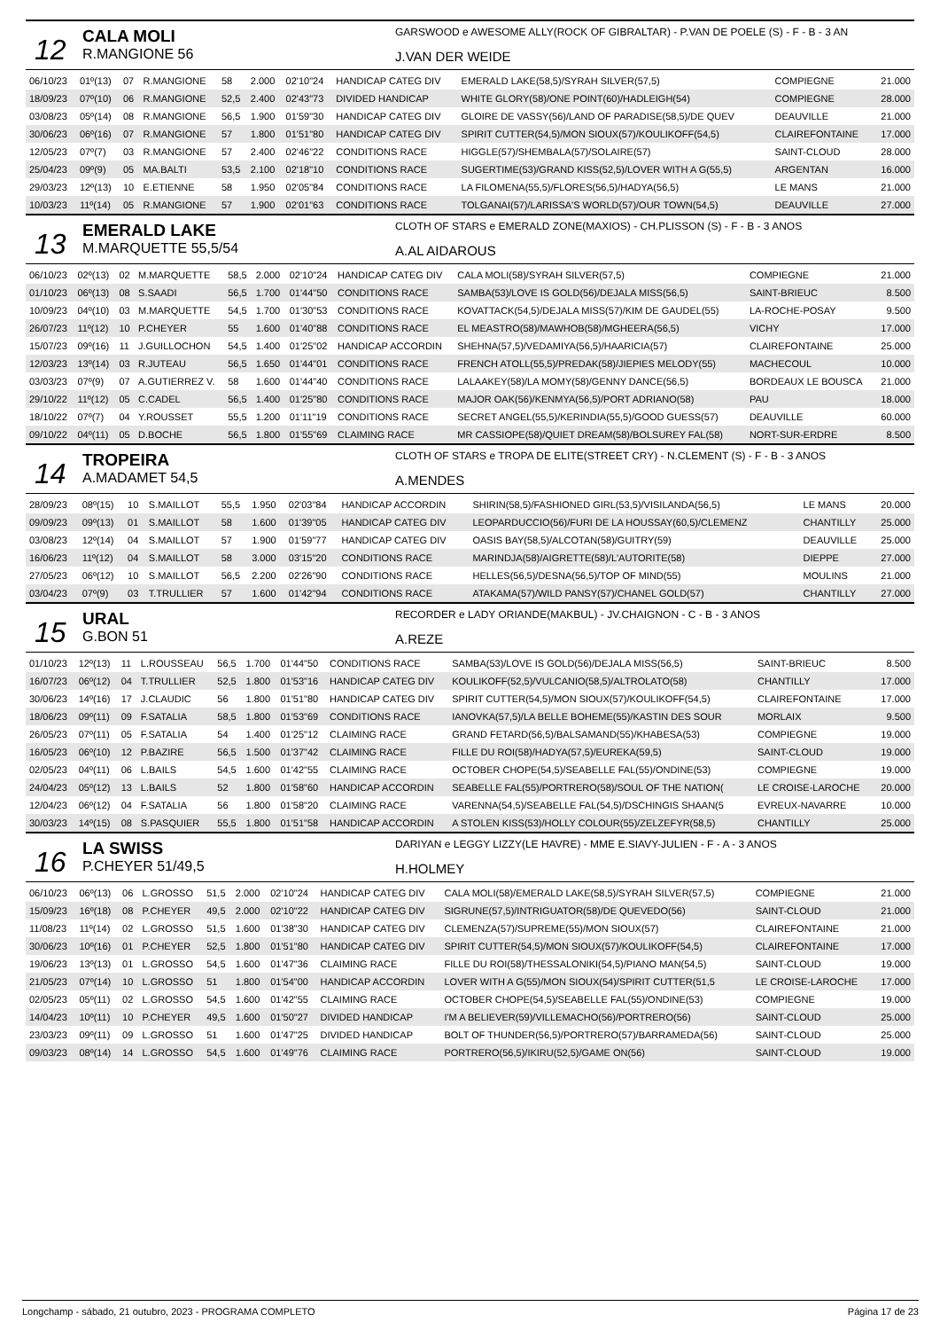12
CALA MOLI
R.MANGIONE 56
GARSWOOD e AWESOME ALLY(ROCK OF GIBRALTAR) - P.VAN DE POELE (S) - F - B - 3 AN
J.VAN DER WEIDE
| 06/10/23 | 01º(13) | 07 | R.MANGIONE | 58 | 2.000 | 02'10"24 | HANDICAP CATEG DIV | EMERALD LAKE(58,5)/SYRAH SILVER(57,5) | COMPIEGNE | 21.000 |
| 18/09/23 | 07º(10) | 06 | R.MANGIONE | 52,5 | 2.400 | 02'43"73 | DIVIDED HANDICAP | WHITE GLORY(58)/ONE POINT(60)/HADLEIGH(54) | COMPIEGNE | 28.000 |
| 03/08/23 | 05º(14) | 08 | R.MANGIONE | 56,5 | 1.900 | 01'59"30 | HANDICAP CATEG DIV | GLOIRE DE VASSY(56)/LAND OF PARADISE(58,5)/DE QUEV | DEAUVILLE | 21.000 |
| 30/06/23 | 06º(16) | 07 | R.MANGIONE | 57 | 1.800 | 01'51"80 | HANDICAP CATEG DIV | SPIRIT CUTTER(54,5)/MON SIOUX(57)/KOULIKOFF(54,5) | CLAIREFONTAINE | 17.000 |
| 12/05/23 | 07º(7) | 03 | R.MANGIONE | 57 | 2.400 | 02'46"22 | CONDITIONS RACE | HIGGLE(57)/SHEMBALA(57)/SOLAIRE(57) | SAINT-CLOUD | 28.000 |
| 25/04/23 | 09º(9) | 05 | MA.BALTI | 53,5 | 2.100 | 02'18"10 | CONDITIONS RACE | SUGERTIME(53)/GRAND KISS(52,5)/LOVER WITH A G(55,5) | ARGENTAN | 16.000 |
| 29/03/23 | 12º(13) | 10 | E.ETIENNE | 58 | 1.950 | 02'05"84 | CONDITIONS RACE | LA FILOMENA(55,5)/FLORES(56,5)/HADYA(56,5) | LE MANS | 21.000 |
| 10/03/23 | 11º(14) | 05 | R.MANGIONE | 57 | 1.900 | 02'01"63 | CONDITIONS RACE | TOLGANAI(57)/LARISSA'S WORLD(57)/OUR TOWN(54,5) | DEAUVILLE | 27.000 |
13
EMERALD LAKE
M.MARQUETTE 55,5/54
CLOTH OF STARS e EMERALD ZONE(MAXIOS) - CH.PLISSON (S) - F - B - 3 ANOS
A.AL AIDAROUS
| 06/10/23 | 02º(13) | 02 | M.MARQUETTE | 58,5 | 2.000 | 02'10"24 | HANDICAP CATEG DIV | CALA MOLI(58)/SYRAH SILVER(57,5) | COMPIEGNE | 21.000 |
| 01/10/23 | 06º(13) | 08 | S.SAADI | 56,5 | 1.700 | 01'44"50 | CONDITIONS RACE | SAMBA(53)/LOVE IS GOLD(56)/DEJALA MISS(56,5) | SAINT-BRIEUC | 8.500 |
| 10/09/23 | 04º(10) | 03 | M.MARQUETTE | 54,5 | 1.700 | 01'30"53 | CONDITIONS RACE | KOVATTACK(54,5)/DEJALA MISS(57)/KIM DE GAUDEL(55) | LA-ROCHE-POSAY | 9.500 |
| 26/07/23 | 11º(12) | 10 | P.CHEYER | 55 | 1.600 | 01'40"88 | CONDITIONS RACE | EL MEASTRO(58)/MAWHOB(58)/MGHEERA(56,5) | VICHY | 17.000 |
| 15/07/23 | 09º(16) | 11 | J.GUILLOCHON | 54,5 | 1.400 | 01'25"02 | HANDICAP ACCORDIN | SHEHNA(57,5)/VEDAMIYA(56,5)/HAARICIA(57) | CLAIREFONTAINE | 25.000 |
| 12/03/23 | 13º(14) | 03 | R.JUTEAU | 56,5 | 1.650 | 01'44"01 | CONDITIONS RACE | FRENCH ATOLL(55,5)/PREDAK(58)/JIEPIES MELODY(55) | MACHECOUL | 10.000 |
| 03/03/23 | 07º(9) | 07 | A.GUTIERREZ V. | 58 | 1.600 | 01'44"40 | CONDITIONS RACE | LALAAKEY(58)/LA MOMY(58)/GENNY DANCE(56,5) | BORDEAUX LE BOUSCA | 21.000 |
| 29/10/22 | 11º(12) | 05 | C.CADEL | 56,5 | 1.400 | 01'25"80 | CONDITIONS RACE | MAJOR OAK(56)/KENMYA(56,5)/PORT ADRIANO(58) | PAU | 18.000 |
| 18/10/22 | 07º(7) | 04 | Y.ROUSSET | 55,5 | 1.200 | 01'11"19 | CONDITIONS RACE | SECRET ANGEL(55,5)/KERINDIA(55,5)/GOOD GUESS(57) | DEAUVILLE | 60.000 |
| 09/10/22 | 04º(11) | 05 | D.BOCHE | 56,5 | 1.800 | 01'55"69 | CLAIMING RACE | MR CASSIOPE(58)/QUIET DREAM(58)/BOLSUREY FAL(58) | NORT-SUR-ERDRE | 8.500 |
14
TROPEIRA
A.MADAMET 54,5
CLOTH OF STARS e TROPA DE ELITE(STREET CRY) - N.CLEMENT (S) - F - B - 3 ANOS
A.MENDES
| 28/09/23 | 08º(15) | 10 | S.MAILLOT | 55,5 | 1.950 | 02'03"84 | HANDICAP ACCORDIN | SHIRIN(58,5)/FASHIONED GIRL(53,5)/VISILANDA(56,5) | LE MANS | 20.000 |
| 09/09/23 | 09º(13) | 01 | S.MAILLOT | 58 | 1.600 | 01'39"05 | HANDICAP CATEG DIV | LEOPARDUCCIO(56)/FURI DE LA HOUSSAY(60,5)/CLEMENZ | CHANTILLY | 25.000 |
| 03/08/23 | 12º(14) | 04 | S.MAILLOT | 57 | 1.900 | 01'59"77 | HANDICAP CATEG DIV | OASIS BAY(58,5)/ALCOTAN(58)/GUITRY(59) | DEAUVILLE | 25.000 |
| 16/06/23 | 11º(12) | 04 | S.MAILLOT | 58 | 3.000 | 03'15"20 | CONDITIONS RACE | MARINDJA(58)/AIGRETTE(58)/L'AUTORITE(58) | DIEPPE | 27.000 |
| 27/05/23 | 06º(12) | 10 | S.MAILLOT | 56,5 | 2.200 | 02'26"90 | CONDITIONS RACE | HELLES(56,5)/DESNA(56,5)/TOP OF MIND(55) | MOULINS | 21.000 |
| 03/04/23 | 07º(9) | 03 | T.TRULLIER | 57 | 1.600 | 01'42"94 | CONDITIONS RACE | ATAKAMA(57)/WILD PANSY(57)/CHANEL GOLD(57) | CHANTILLY | 27.000 |
15
URAL
G.BON 51
RECORDER e LADY ORIANDE(MAKBUL) - JV.CHAIGNON - C - B - 3 ANOS
A.REZE
| 01/10/23 | 12º(13) | 11 | L.ROUSSEAU | 56,5 | 1.700 | 01'44"50 | CONDITIONS RACE | SAMBA(53)/LOVE IS GOLD(56)/DEJALA MISS(56,5) | SAINT-BRIEUC | 8.500 |
| 16/07/23 | 06º(12) | 04 | T.TRULLIER | 52,5 | 1.800 | 01'53"16 | HANDICAP CATEG DIV | KOULIKOFF(52,5)/VULCANIO(58,5)/ALTROLATO(58) | CHANTILLY | 17.000 |
| 30/06/23 | 14º(16) | 17 | J.CLAUDIC | 56 | 1.800 | 01'51"80 | HANDICAP CATEG DIV | SPIRIT CUTTER(54,5)/MON SIOUX(57)/KOULIKOFF(54,5) | CLAIREFONTAINE | 17.000 |
| 18/06/23 | 09º(11) | 09 | F.SATALIA | 58,5 | 1.800 | 01'53"69 | CONDITIONS RACE | IANOVKA(57,5)/LA BELLE BOHEME(55)/KASTIN DES SOUR | MORLAIX | 9.500 |
| 26/05/23 | 07º(11) | 05 | F.SATALIA | 54 | 1.400 | 01'25"12 | CLAIMING RACE | GRAND FETARD(56,5)/BALSAMAND(55)/KHABESA(53) | COMPIEGNE | 19.000 |
| 16/05/23 | 06º(10) | 12 | P.BAZIRE | 56,5 | 1.500 | 01'37"42 | CLAIMING RACE | FILLE DU ROI(58)/HADYA(57,5)/EUREKA(59,5) | SAINT-CLOUD | 19.000 |
| 02/05/23 | 04º(11) | 06 | L.BAILS | 54,5 | 1.600 | 01'42"55 | CLAIMING RACE | OCTOBER CHOPE(54,5)/SEABELLE FAL(55)/ONDINE(53) | COMPIEGNE | 19.000 |
| 24/04/23 | 05º(12) | 13 | L.BAILS | 52 | 1.800 | 01'58"60 | HANDICAP ACCORDIN | SEABELLE FAL(55)/PORTRERO(58)/SOUL OF THE NATION( | LE CROISE-LAROCHE | 20.000 |
| 12/04/23 | 06º(12) | 04 | F.SATALIA | 56 | 1.800 | 01'58"20 | CLAIMING RACE | VARENNA(54,5)/SEABELLE FAL(54,5)/DSCHINGIS SHAAN(5 | EVREUX-NAVARRE | 10.000 |
| 30/03/23 | 14º(15) | 08 | S.PASQUIER | 55,5 | 1.800 | 01'51"58 | HANDICAP ACCORDIN | A STOLEN KISS(53)/HOLLY COLOUR(55)/ZELZEFYR(58,5) | CHANTILLY | 25.000 |
16
LA SWISS
P.CHEYER 51/49,5
DARIYAN e LEGGY LIZZY(LE HAVRE) - MME E.SIAVY-JULIEN - F - A - 3 ANOS
H.HOLMEY
| 06/10/23 | 06º(13) | 06 | L.GROSSO | 51,5 | 2.000 | 02'10"24 | HANDICAP CATEG DIV | CALA MOLI(58)/EMERALD LAKE(58,5)/SYRAH SILVER(57,5) | COMPIEGNE | 21.000 |
| 15/09/23 | 16º(18) | 08 | P.CHEYER | 49,5 | 2.000 | 02'10"22 | HANDICAP CATEG DIV | SIGRUNE(57,5)/INTRIGUATOR(58)/DE QUEVEDO(56) | SAINT-CLOUD | 21.000 |
| 11/08/23 | 11º(14) | 02 | L.GROSSO | 51,5 | 1.600 | 01'38"30 | HANDICAP CATEG DIV | CLEMENZA(57)/SUPREME(55)/MON SIOUX(57) | CLAIREFONTAINE | 21.000 |
| 30/06/23 | 10º(16) | 01 | P.CHEYER | 52,5 | 1.800 | 01'51"80 | HANDICAP CATEG DIV | SPIRIT CUTTER(54,5)/MON SIOUX(57)/KOULIKOFF(54,5) | CLAIREFONTAINE | 17.000 |
| 19/06/23 | 13º(13) | 01 | L.GROSSO | 54,5 | 1.600 | 01'47"36 | CLAIMING RACE | FILLE DU ROI(58)/THESSALONIKI(54,5)/PIANO MAN(54,5) | SAINT-CLOUD | 19.000 |
| 21/05/23 | 07º(14) | 10 | L.GROSSO | 51 | 1.800 | 01'54"00 | HANDICAP ACCORDIN | LOVER WITH A G(55)/MON SIOUX(54)/SPIRIT CUTTER(51,5 | LE CROISE-LAROCHE | 17.000 |
| 02/05/23 | 05º(11) | 02 | L.GROSSO | 54,5 | 1.600 | 01'42"55 | CLAIMING RACE | OCTOBER CHOPE(54,5)/SEABELLE FAL(55)/ONDINE(53) | COMPIEGNE | 19.000 |
| 14/04/23 | 10º(11) | 10 | P.CHEYER | 49,5 | 1.600 | 01'50"27 | DIVIDED HANDICAP | I'M A BELIEVER(59)/VILLEMACHO(56)/PORTRERO(56) | SAINT-CLOUD | 25.000 |
| 23/03/23 | 09º(11) | 09 | L.GROSSO | 51 | 1.600 | 01'47"25 | DIVIDED HANDICAP | BOLT OF THUNDER(56,5)/PORTRERO(57)/BARRAMEDA(56) | SAINT-CLOUD | 25.000 |
| 09/03/23 | 08º(14) | 14 | L.GROSSO | 54,5 | 1.600 | 01'49"76 | CLAIMING RACE | PORTRERO(56,5)/IKIRU(52,5)/GAME ON(56) | SAINT-CLOUD | 19.000 |
Longchamp - sábado, 21 outubro, 2023 - PROGRAMA COMPLETO Página 17 de 23